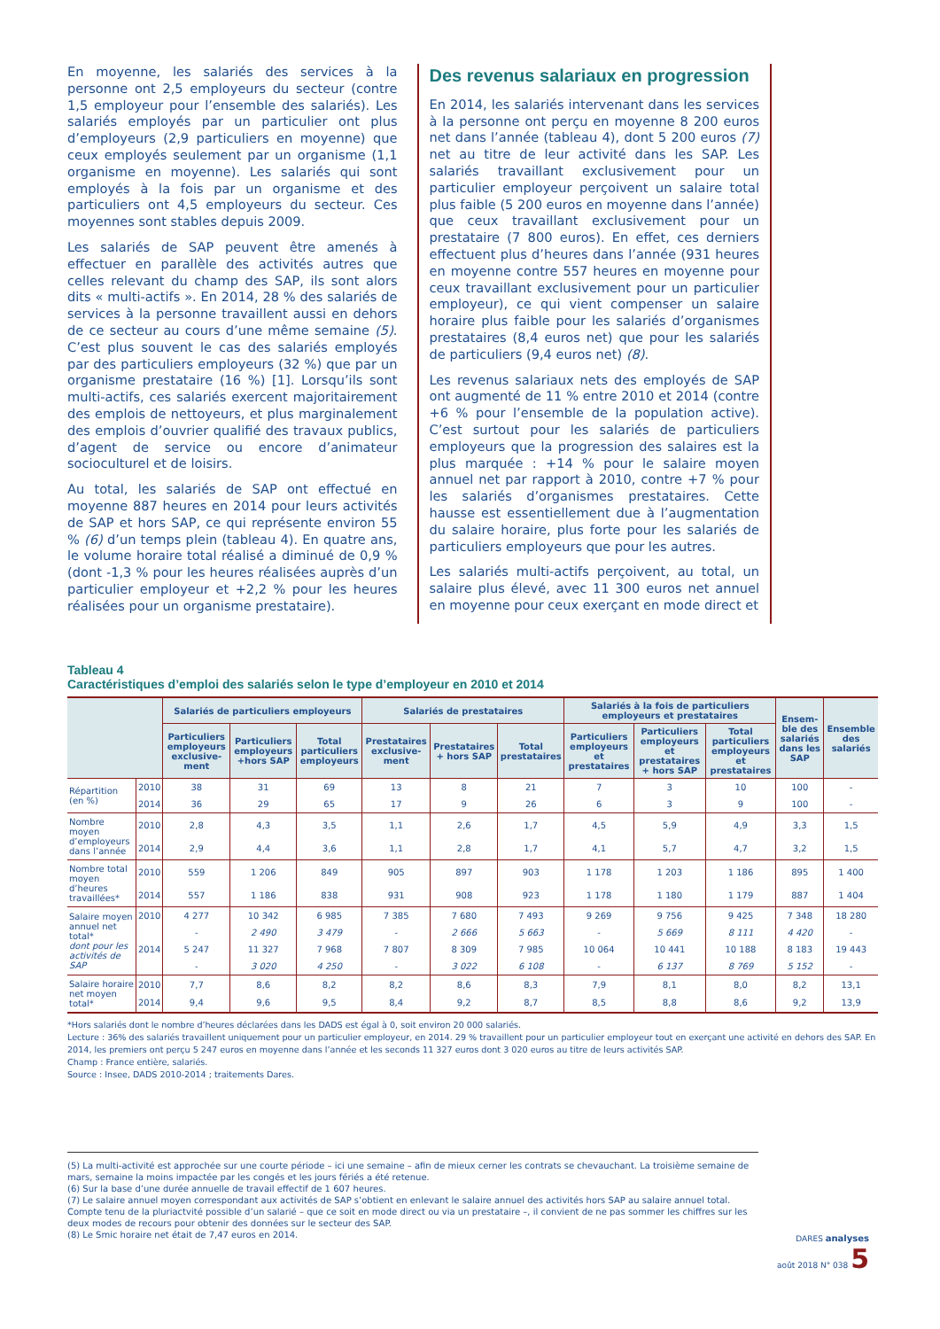En moyenne, les salariés des services à la personne ont 2,5 employeurs du secteur (contre 1,5 employeur pour l’ensemble des salariés). Les salariés employés par un particulier ont plus d’employeurs (2,9 particuliers en moyenne) que ceux employés seulement par un organisme (1,1 organisme en moyenne). Les salariés qui sont employés à la fois par un organisme et des particuliers ont 4,5 employeurs du secteur. Ces moyennes sont stables depuis 2009.
Les salariés de SAP peuvent être amenés à effectuer en parallèle des activités autres que celles relevant du champ des SAP, ils sont alors dits « multi-actifs ». En 2014, 28 % des salariés de services à la personne travaillent aussi en dehors de ce secteur au cours d’une même semaine (5). C’est plus souvent le cas des salariés employés par des particuliers employeurs (32 %) que par un organisme prestataire (16 %) [1]. Lorsqu’ils sont multi-actifs, ces salariés exercent majoritairement des emplois de nettoyeurs, et plus marginalement des emplois d’ouvrier qualifié des travaux publics, d’agent de service ou encore d’animateur socioculturel et de loisirs.
Au total, les salariés de SAP ont effectué en moyenne 887 heures en 2014 pour leurs activités de SAP et hors SAP, ce qui représente environ 55 % (6) d’un temps plein (tableau 4). En quatre ans, le volume horaire total réalisé a diminué de 0,9 % (dont -1,3 % pour les heures réalisées auprès d’un particulier employeur et +2,2 % pour les heures réalisées pour un organisme prestataire).
Des revenus salariaux en progression
En 2014, les salariés intervenant dans les services à la personne ont perçu en moyenne 8 200 euros net dans l’année (tableau 4), dont 5 200 euros (7) net au titre de leur activité dans les SAP. Les salariés travaillant exclusivement pour un particulier employeur perçoivent un salaire total plus faible (5 200 euros en moyenne dans l’année) que ceux travaillant exclusivement pour un prestataire (7 800 euros). En effet, ces derniers effectuent plus d’heures dans l’année (931 heures en moyenne contre 557 heures en moyenne pour ceux travaillant exclusivement pour un particulier employeur), ce qui vient compenser un salaire horaire plus faible pour les salariés d’organismes prestataires (8,4 euros net) que pour les salariés de particuliers (9,4 euros net) (8).
Les revenus salariaux nets des employés de SAP ont augmenté de 11 % entre 2010 et 2014 (contre +6 % pour l’ensemble de la population active). C’est surtout pour les salariés de particuliers employeurs que la progression des salaires est la plus marquée : +14 % pour le salaire moyen annuel net par rapport à 2010, contre +7 % pour les salariés d’organismes prestataires. Cette hausse est essentiellement due à l’augmentation du salaire horaire, plus forte pour les salariés de particuliers employeurs que pour les autres.
Les salariés multi-actifs perçoivent, au total, un salaire plus élevé, avec 11 300 euros net annuel en moyenne pour ceux exerçant en mode direct et
Tableau 4
Caractéristiques d’emploi des salariés selon le type d’employeur en 2010 et 2014
| | | Salariés de particuliers employeurs | | | Salariés de prestataires | | | Salariés à la fois de particuliers employeurs et prestataires | | | Ensem-ble des salariés dans les SAP | Ensemble des salariés |
| --- | --- | --- | --- | --- | --- | --- | --- | --- | --- | --- | --- | --- |
| | | Particuliers employeurs exclusive-ment | Particuliers employeurs +hors SAP | Total particuliers employeurs | Prestataires exclusive-ment | Prestataires + hors SAP | Total prestataires | Particuliers employeurs et prestataires | Particuliers employeurs et prestataires + hors SAP | Total particuliers employeurs et prestataires | | |
| Répartition (en %) | 2010 | 38 | 31 | 69 | 13 | 8 | 21 | 7 | 3 | 10 | 100 | - |
| | 2014 | 36 | 29 | 65 | 17 | 9 | 26 | 6 | 3 | 9 | 100 | - |
| Nombre moyen d’employeurs dans l’année | 2010 | 2,8 | 4,3 | 3,5 | 1,1 | 2,6 | 1,7 | 4,5 | 5,9 | 4,9 | 3,3 | 1,5 |
| | 2014 | 2,9 | 4,4 | 3,6 | 1,1 | 2,8 | 1,7 | 4,1 | 5,7 | 4,7 | 3,2 | 1,5 |
| Nombre total moyen d’heures travaillées* | 2010 | 559 | 1 206 | 849 | 905 | 897 | 903 | 1 178 | 1 203 | 1 186 | 895 | 1 400 |
| | 2014 | 557 | 1 186 | 838 | 931 | 908 | 923 | 1 178 | 1 180 | 1 179 | 887 | 1 404 |
| Salaire moyen annuel net total* dont pour les activités de SAP | 2010 | 4 277 | 10 342 | 6 985 | 7 385 | 7 680 | 7 493 | 9 269 | 9 756 | 9 425 | 7 348 | 18 280 |
| | | - | 2 490 | 3 479 | - | 2 666 | 5 663 | - | 5 669 | 8 111 | 4 420 | - |
| | 2014 | 5 247 | 11 327 | 7 968 | 7 807 | 8 309 | 7 985 | 10 064 | 10 441 | 10 188 | 8 183 | 19 443 |
| | | - | 3 020 | 4 250 | - | 3 022 | 6 108 | - | 6 137 | 8 769 | 5 152 | - |
| Salaire horaire net moyen total* | 2010 | 7,7 | 8,6 | 8,2 | 8,2 | 8,6 | 8,3 | 7,9 | 8,1 | 8,0 | 8,2 | 13,1 |
| | 2014 | 9,4 | 9,6 | 9,5 | 8,4 | 9,2 | 8,7 | 8,5 | 8,8 | 8,6 | 9,2 | 13,9 |
*Hors salariés dont le nombre d’heures déclarées dans les DADS est égal à 0, soit environ 20 000 salariés.
Lecture : 36% des salariés travaillent uniquement pour un particulier employeur, en 2014. 29 % travaillent pour un particulier employeur tout en exerçant une activité en dehors des SAP. En 2014, les premiers ont perçu 5 247 euros en moyenne dans l’année et les seconds 11 327 euros dont 3 020 euros au titre de leurs activités SAP.
Champ : France entière, salariés.
Source : Insee, DADS 2010-2014 ; traitements Dares.
(5) La multi-activité est approchée sur une courte période – ici une semaine – afin de mieux cerner les contrats se chevauchant. La troisième semaine de mars, semaine la moins impactée par les congés et les jours fériés a été retenue.
(6) Sur la base d’une durée annuelle de travail effectif de 1 607 heures.
(7) Le salaire annuel moyen correspondant aux activités de SAP s’obtient en enlevant le salaire annuel des activités hors SAP au salaire annuel total. Compte tenu de la pluriactvité possible d’un salarié – que ce soit en mode direct ou via un prestataire –, il convient de ne pas sommer les chiffres sur les deux modes de recours pour obtenir des données sur le secteur des SAP.
(8) Le Smic horaire net était de 7,47 euros en 2014.
DARES analyses
août 2018 N° 038 5